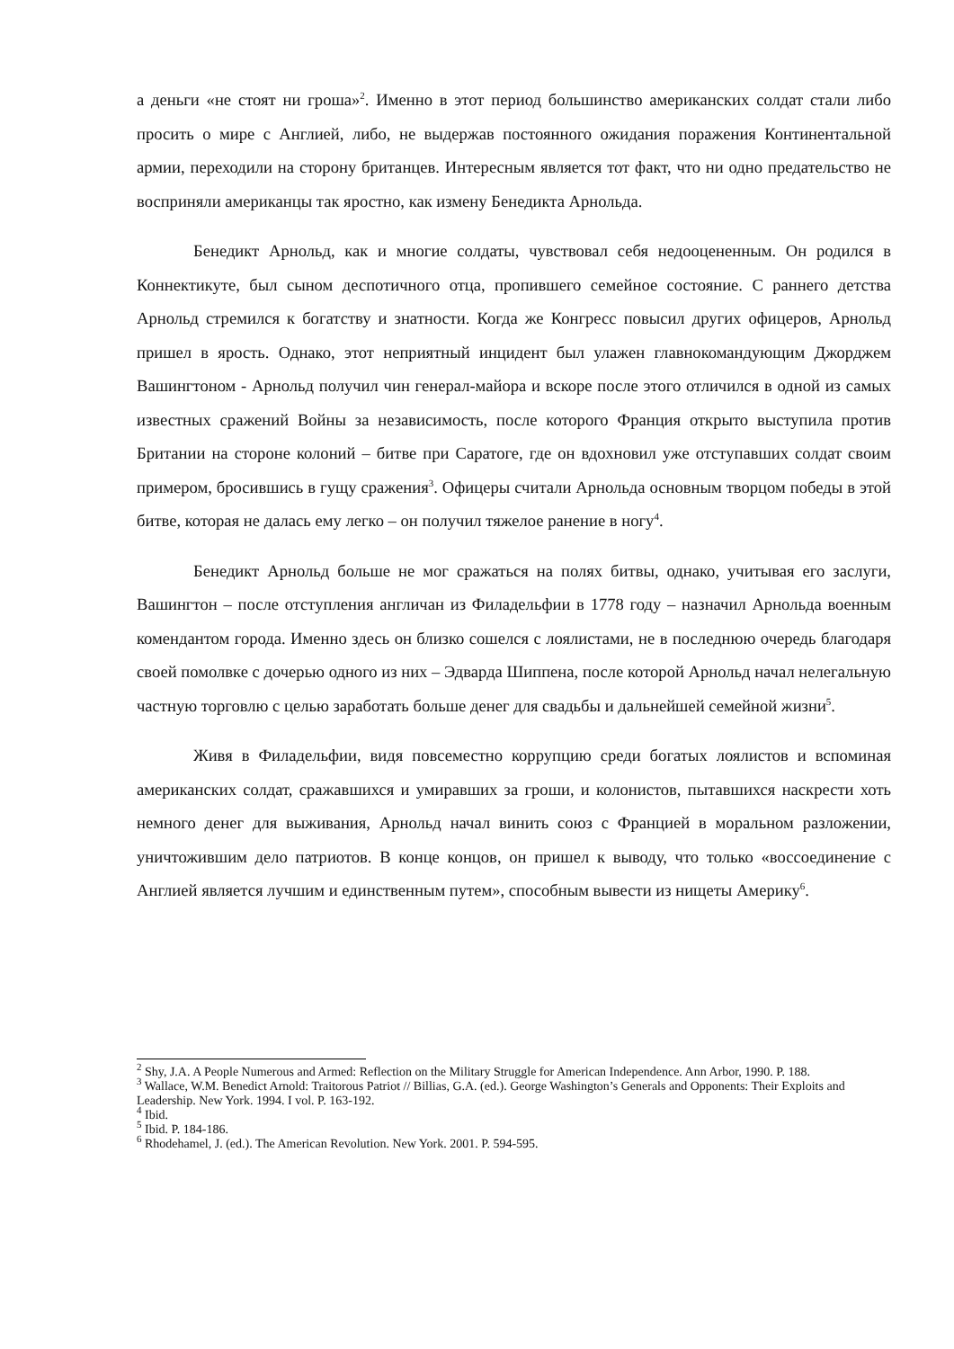а деньги «не стоят ни гроша»<sup>2</sup>. Именно в этот период большинство американских солдат стали либо просить о мире с Англией, либо, не выдержав постоянного ожидания поражения Континентальной армии, переходили на сторону британцев. Интересным является тот факт, что ни одно предательство не восприняли американцы так яростно, как измену Бенедикта Арнольда.
Бенедикт Арнольд, как и многие солдаты, чувствовал себя недооцененным. Он родился в Коннектикуте, был сыном деспотичного отца, пропившего семейное состояние. С раннего детства Арнольд стремился к богатству и знатности. Когда же Конгресс повысил других офицеров, Арнольд пришел в ярость. Однако, этот неприятный инцидент был улажен главнокомандующим Джорджем Вашингтоном - Арнольд получил чин генерал-майора и вскоре после этого отличился в одной из самых известных сражений Войны за независимость, после которого Франция открыто выступила против Британии на стороне колоний – битве при Саратоге, где он вдохновил уже отступавших солдат своим примером, бросившись в гущу сражения<sup>3</sup>. Офицеры считали Арнольда основным творцом победы в этой битве, которая не далась ему легко – он получил тяжелое ранение в ногу<sup>4</sup>.
Бенедикт Арнольд больше не мог сражаться на полях битвы, однако, учитывая его заслуги, Вашингтон – после отступления англичан из Филадельфии в 1778 году – назначил Арнольда военным комендантом города. Именно здесь он близко сошелся с лоялистами, не в последнюю очередь благодаря своей помолвке с дочерью одного из них – Эдварда Шиппена, после которой Арнольд начал нелегальную частную торговлю с целью заработать больше денег для свадьбы и дальнейшей семейной жизни<sup>5</sup>.
Живя в Филадельфии, видя повсеместно коррупцию среди богатых лоялистов и вспоминая американских солдат, сражавшихся и умиравших за гроши, и колонистов, пытавшихся наскрести хоть немного денег для выживания, Арнольд начал винить союз с Францией в моральном разложении, уничтожившим дело патриотов. В конце концов, он пришел к выводу, что только «воссоединение с Англией является лучшим и единственным путем», способным вывести из нищеты Америку<sup>6</sup>.
<sup>2</sup> Shy, J.A. A People Numerous and Armed: Reflection on the Military Struggle for American Independence. Ann Arbor, 1990. P. 188.
<sup>3</sup> Wallace, W.M. Benedict Arnold: Traitorous Patriot // Billias, G.A. (ed.). George Washington’s Generals and Opponents: Their Exploits and Leadership. New York. 1994. I vol. P. 163-192.
<sup>4</sup> Ibid.
<sup>5</sup> Ibid. P. 184-186.
<sup>6</sup> Rhodehamel, J. (ed.). The American Revolution. New York. 2001. P. 594-595.